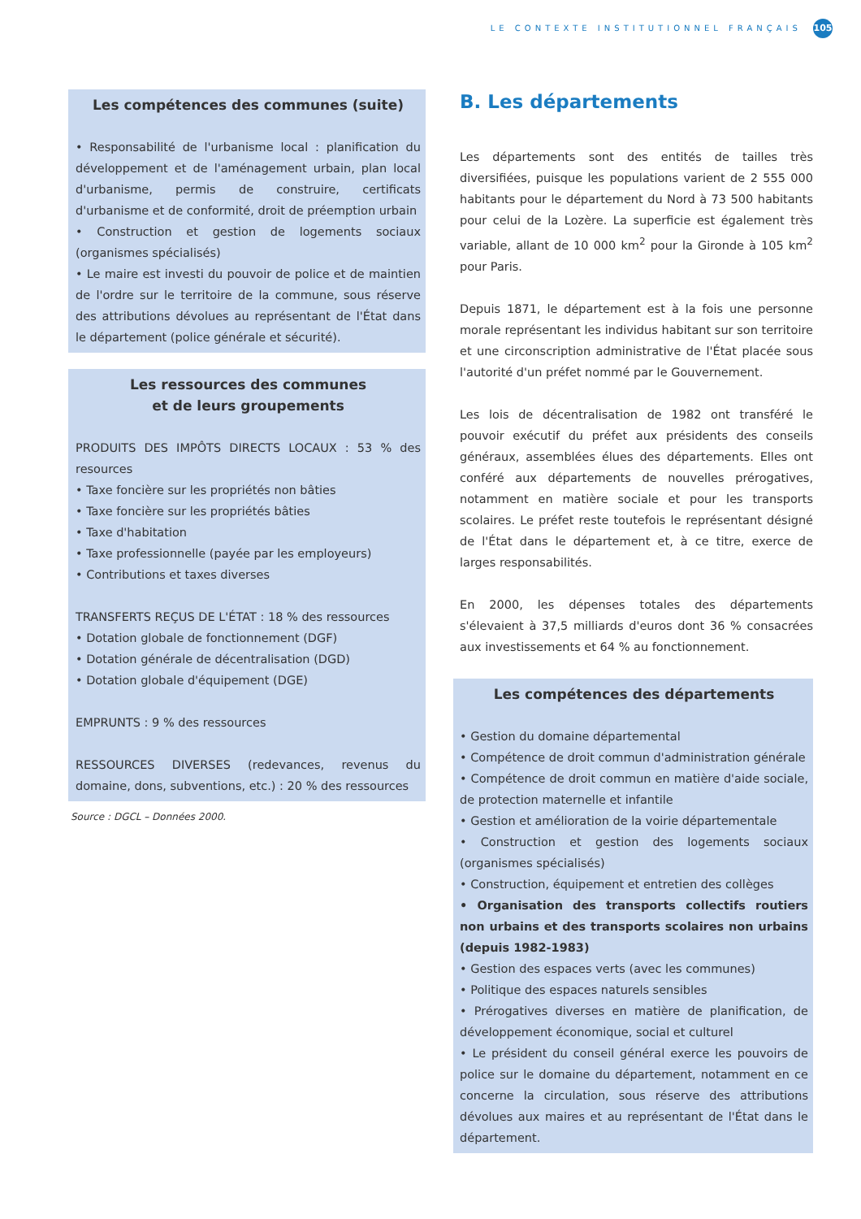LE CONTEXTE INSTITUTIONNEL FRANÇAIS 105
Les compétences des communes (suite)
• Responsabilité de l'urbanisme local : planification du développement et de l'aménagement urbain, plan local d'urbanisme, permis de construire, certificats d'urbanisme et de conformité, droit de préemption urbain
• Construction et gestion de logements sociaux (organismes spécialisés)
• Le maire est investi du pouvoir de police et de maintien de l'ordre sur le territoire de la commune, sous réserve des attributions dévolues au représentant de l'État dans le département (police générale et sécurité).
Les ressources des communes
et de leurs groupements
PRODUITS DES IMPÔTS DIRECTS LOCAUX : 53 % des resources
• Taxe foncière sur les propriétés non bâties
• Taxe foncière sur les propriétés bâties
• Taxe d'habitation
• Taxe professionnelle (payée par les employeurs)
• Contributions et taxes diverses
TRANSFERTS REÇUS DE L'ÉTAT : 18 % des ressources
• Dotation globale de fonctionnement (DGF)
• Dotation générale de décentralisation (DGD)
• Dotation globale d'équipement (DGE)
EMPRUNTS : 9 % des ressources
RESSOURCES DIVERSES (redevances, revenus du domaine, dons, subventions, etc.) : 20 % des ressources
Source : DGCL – Données 2000.
B. Les départements
Les départements sont des entités de tailles très diversifiées, puisque les populations varient de 2 555 000 habitants pour le département du Nord à 73 500 habitants pour celui de la Lozère. La superficie est également très variable, allant de 10 000 km<sup>2</sup> pour la Gironde à 105 km<sup>2</sup> pour Paris.
Depuis 1871, le département est à la fois une personne morale représentant les individus habitant sur son territoire et une circonscription administrative de l'État placée sous l'autorité d'un préfet nommé par le Gouvernement.
Les lois de décentralisation de 1982 ont transféré le pouvoir exécutif du préfet aux présidents des conseils généraux, assemblées élues des départements. Elles ont conféré aux départements de nouvelles prérogatives, notamment en matière sociale et pour les transports scolaires. Le préfet reste toutefois le représentant désigné de l'État dans le département et, à ce titre, exerce de larges responsabilités.
En 2000, les dépenses totales des départements s'élevaient à 37,5 milliards d'euros dont 36 % consacrées aux investissements et 64 % au fonctionnement.
Les compétences des départements
• Gestion du domaine départemental
• Compétence de droit commun d'administration générale
• Compétence de droit commun en matière d'aide sociale, de protection maternelle et infantile
• Gestion et amélioration de la voirie départementale
• Construction et gestion des logements sociaux (organismes spécialisés)
• Construction, équipement et entretien des collèges
• Organisation des transports collectifs routiers non urbains et des transports scolaires non urbains (depuis 1982-1983)
• Gestion des espaces verts (avec les communes)
• Politique des espaces naturels sensibles
• Prérogatives diverses en matière de planification, de développement économique, social et culturel
• Le président du conseil général exerce les pouvoirs de police sur le domaine du département, notamment en ce concerne la circulation, sous réserve des attributions dévolues aux maires et au représentant de l'État dans le département.